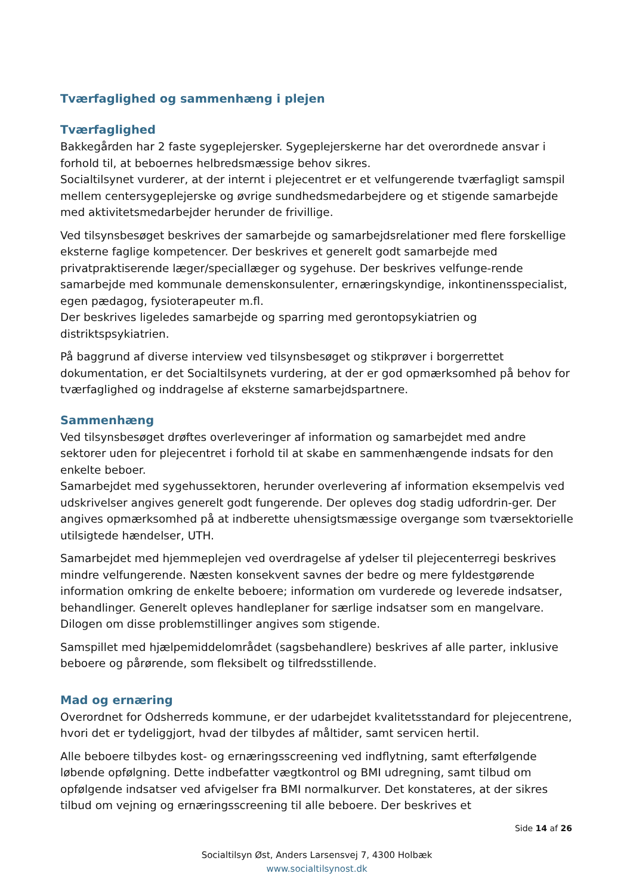Tværfaglighed og sammenhæng i plejen
Tværfaglighed
Bakkegården har 2 faste sygeplejersker. Sygeplejerskerne har det overordnede ansvar i forhold til, at beboernes helbredsmæssige behov sikres.
Socialtilsynet vurderer, at der internt i plejecentret er et velfungerende tværfagligt samspil mellem centersygeplejerske og øvrige sundhedsmedarbejdere og et stigende samarbejde med aktivitetsmedarbejder herunder de frivillige.
Ved tilsynsbesøget beskrives der samarbejde og samarbejdsrelationer med flere forskellige eksterne faglige kompetencer. Der beskrives et generelt godt samarbejde med privatpraktiserende læger/speciallæger og sygehuse. Der beskrives velfunge-rende samarbejde med kommunale demenskonsulenter, ernæringskyndige, inkontinensspecialist, egen pædagog, fysioterapeuter m.fl.
Der beskrives ligeledes samarbejde og sparring med gerontopsykiatrien og distriktspsykiatrien.
På baggrund af diverse interview ved tilsynsbesøget og stikprøver i borgerrettet dokumentation, er det Socialtilsynets vurdering, at der er god opmærksomhed på behov for tværfaglighed og inddragelse af eksterne samarbejdspartnere.
Sammenhæng
Ved tilsynsbesøget drøftes overleveringer af information og samarbejdet med andre sektorer uden for plejecentret i forhold til at skabe en sammenhængende indsats for den enkelte beboer.
Samarbejdet med sygehussektoren, herunder overlevering af information eksempelvis ved udskrivelser angives generelt godt fungerende. Der opleves dog stadig udfordrin-ger. Der angives opmærksomhed på at indberette uhensigtsmæssige overgange som tværsektorielle utilsigtede hændelser, UTH.
Samarbejdet med hjemmeplejen ved overdragelse af ydelser til plejecenterregi beskrives mindre velfungerende. Næsten konsekvent savnes der bedre og mere fyldestgørende information omkring de enkelte beboere; information om vurderede og leverede indsatser, behandlinger. Generelt opleves handleplaner for særlige indsatser som en mangelvare. Dilogen om disse problemstillinger angives som stigende.
Samspillet med hjælpemiddelområdet (sagsbehandlere) beskrives af alle parter, inklusive beboere og pårørende, som fleksibelt og tilfredsstillende.
Mad og ernæring
Overordnet for Odsherreds kommune, er der udarbejdet kvalitetsstandard for plejecentrene, hvori det er tydeliggjort, hvad der tilbydes af måltider, samt servicen hertil.
Alle beboere tilbydes kost- og ernæringsscreening ved indflytning, samt efterfølgende løbende opfølgning. Dette indbefatter vægtkontrol og BMI udregning, samt tilbud om opfølgende indsatser ved afvigelser fra BMI normalkurver. Det konstateres, at der sikres tilbud om vejning og ernæringsscreening til alle beboere. Der beskrives et
Side 14 af 26
Socialtilsyn Øst, Anders Larsensvej 7, 4300 Holbæk
www.socialtilsynost.dk